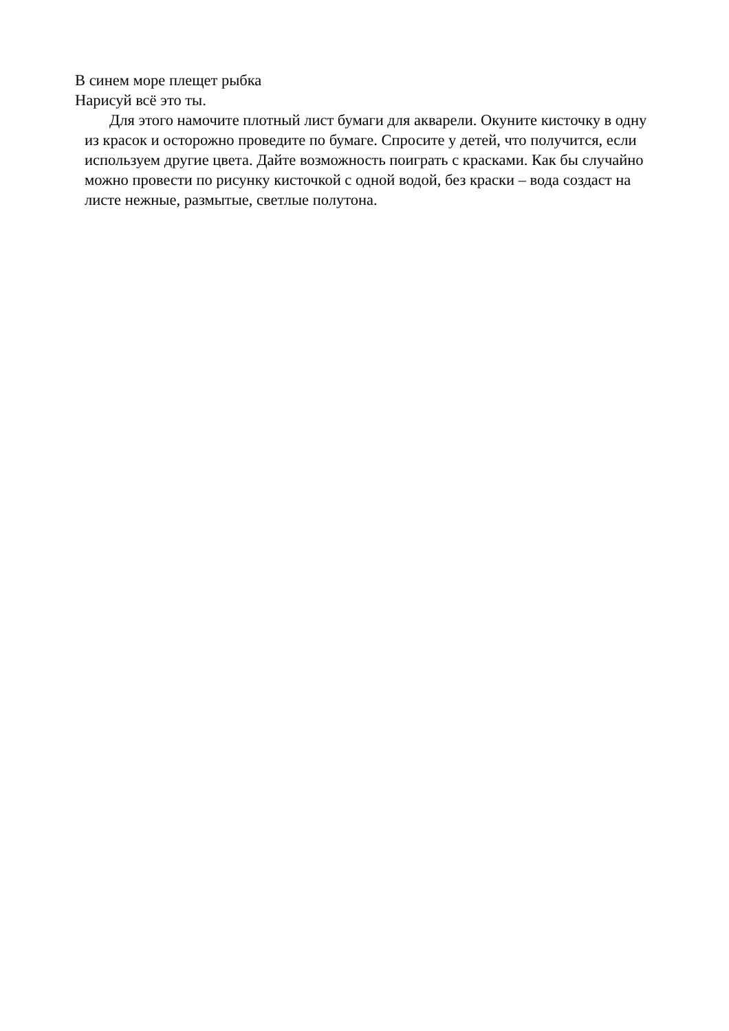В синем море плещет рыбка
Нарисуй всё это ты.
Для этого намочите плотный лист бумаги для акварели. Окуните кисточку в одну из красок и осторожно проведите по бумаге. Спросите у детей, что получится, если используем другие цвета. Дайте возможность поиграть с красками. Как бы случайно можно провести по рисунку кисточкой с одной водой, без краски – вода создаст на листе нежные, размытые, светлые полутона.